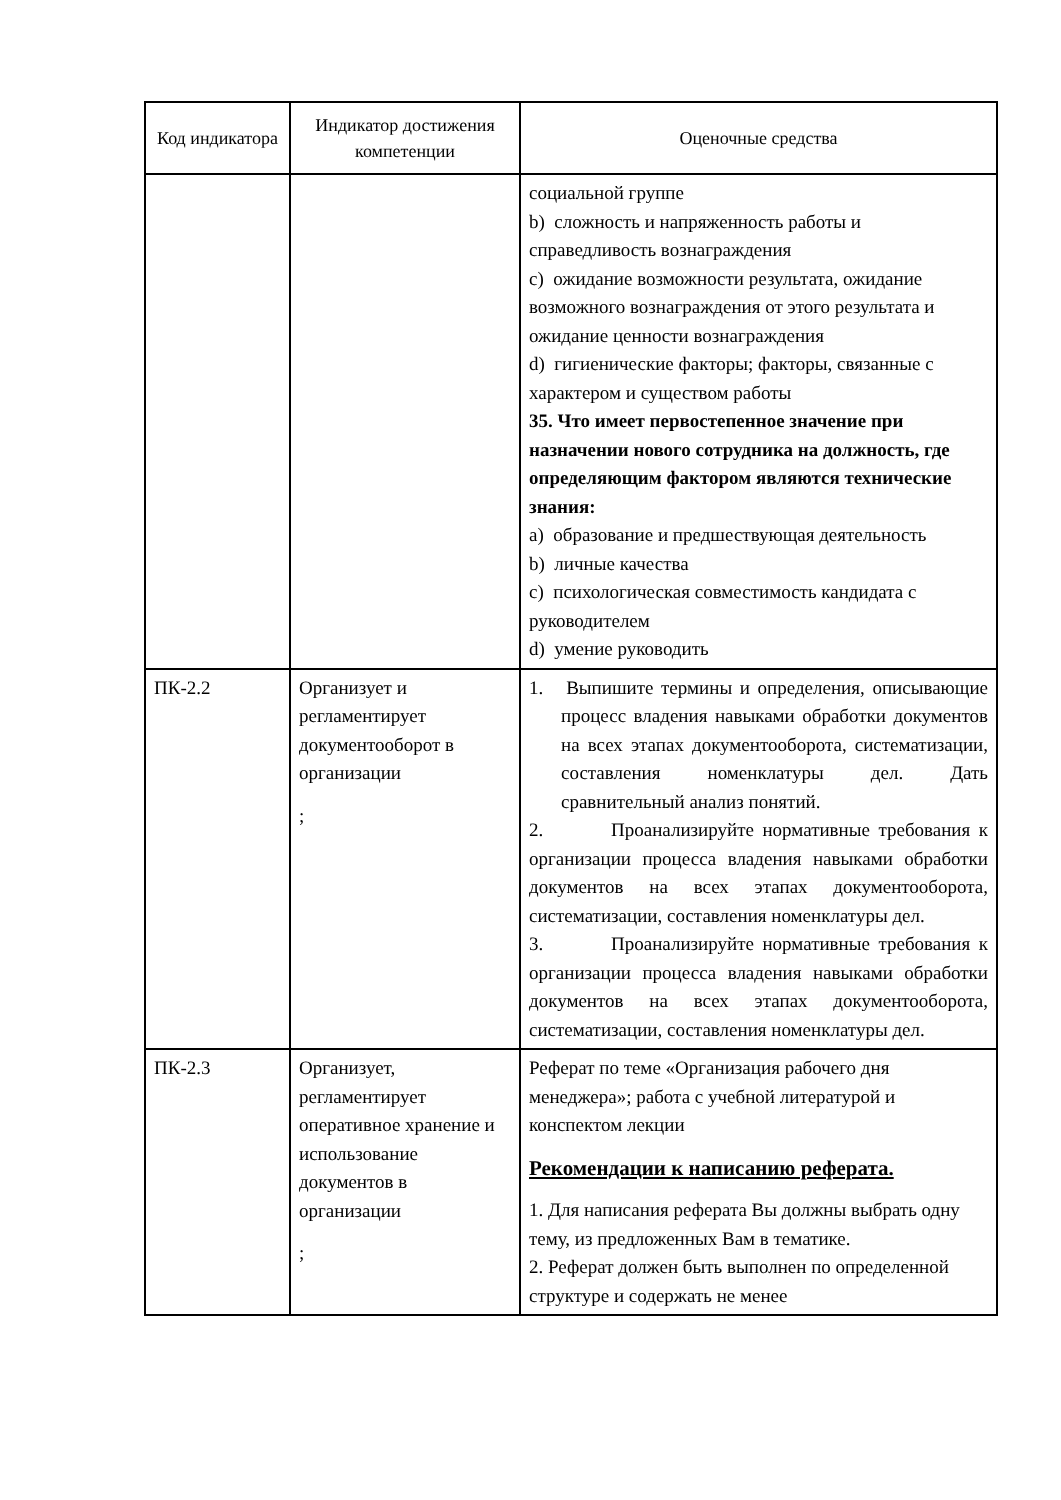| Код индикатора | Индикатор достижения компетенции | Оценочные средства |
| --- | --- | --- |
| | | социальной группе b) сложность и напряженность работы и справедливость вознаграждения c) ожидание возможности результата, ожидание возможного вознаграждения от этого результата и ожидание ценности вознаграждения d) гигиенические факторы; факторы, связанные с характером и существом работы 35. Что имеет первостепенное значение при назначении нового сотрудника на должность, где определяющим фактором являются технические знания: a) образование и предшествующая деятельность b) личные качества c) психологическая совместимость кандидата с руководителем d) умение руководить |
| ПК-2.2 | Организует и регламентирует документооборот в организации ; | 1. Выпишите термины и определения, описывающие процесс владения навыками обработки документов на всех этапах документооборота, систематизации, составления номенклатуры дел. Дать сравнительный анализ понятий. 2. Проанализируйте нормативные требования к организации процесса владения навыками обработки документов на всех этапах документооборота, систематизации, составления номенклатуры дел. 3. Проанализируйте нормативные требования к организации процесса владения навыками обработки документов на всех этапах документооборота, систематизации, составления номенклатуры дел. |
| ПК-2.3 | Организует, регламентирует оперативное хранение и использование документов в организации ; | Реферат по теме «Организация рабочего дня менеджера»; работа с учебной литературой и конспектом лекции Рекомендации к написанию реферата. 1. Для написания реферата Вы должны выбрать одну тему, из предложенных Вам в тематике. 2. Реферат должен быть выполнен по определенной структуре и содержать не менее |